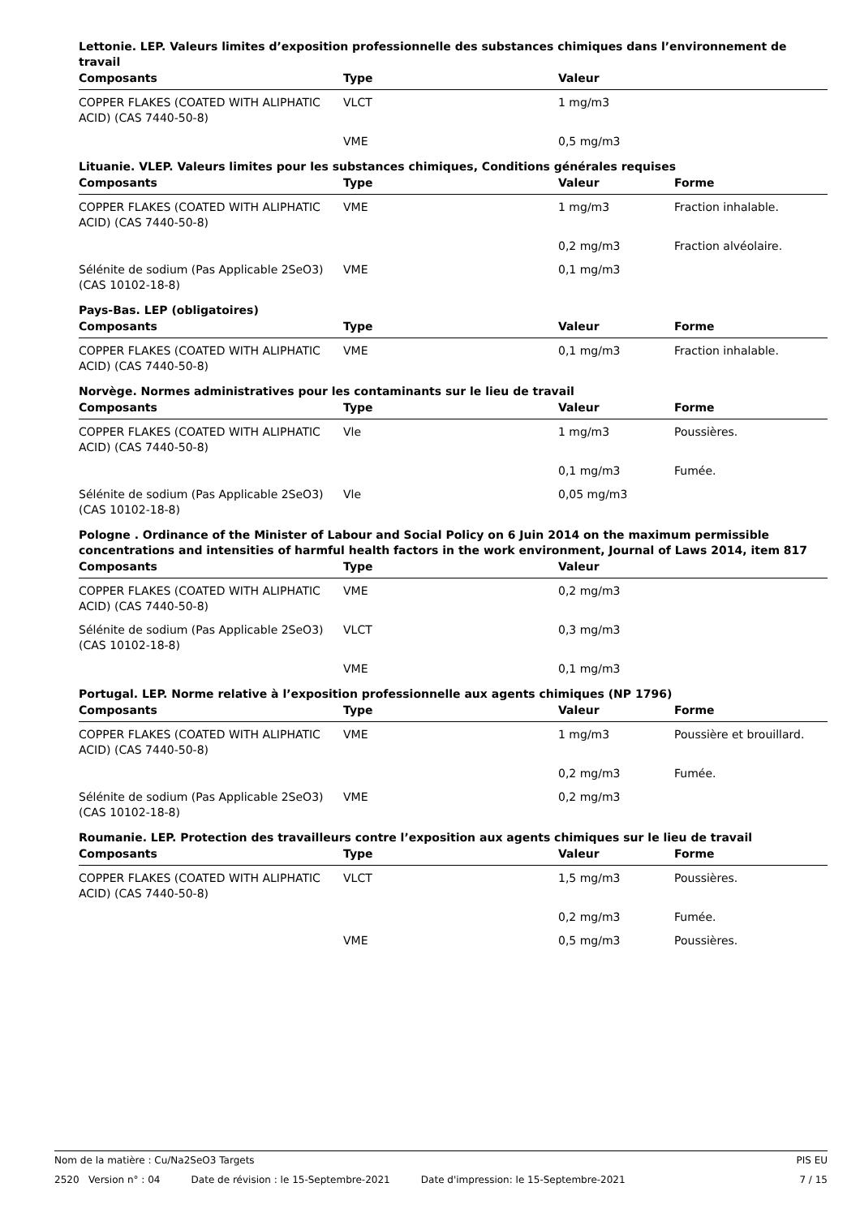Lettonie. LEP. Valeurs limites d’exposition professionnelle des substances chimiques dans l’environnement de travail
| Composants | Type | Valeur | |
| --- | --- | --- | --- |
| COPPER FLAKES (COATED WITH ALIPHATIC ACID) (CAS 7440-50-8) | VLCT | 1 mg/m3 | |
| | VME | 0,5 mg/m3 | |
Lituanie. VLEP. Valeurs limites pour les substances chimiques, Conditions générales requises
| Composants | Type | Valeur | Forme |
| --- | --- | --- | --- |
| COPPER FLAKES (COATED WITH ALIPHATIC ACID) (CAS 7440-50-8) | VME | 1 mg/m3 | Fraction inhalable. |
| | | 0,2 mg/m3 | Fraction alvéolaire. |
| Sélénite de sodium (Pas Applicable 2SeO3) (CAS 10102-18-8) | VME | 0,1 mg/m3 | |
Pays-Bas. LEP (obligatoires)
| Composants | Type | Valeur | Forme |
| --- | --- | --- | --- |
| COPPER FLAKES (COATED WITH ALIPHATIC ACID) (CAS 7440-50-8) | VME | 0,1 mg/m3 | Fraction inhalable. |
Norvège. Normes administratives pour les contaminants sur le lieu de travail
| Composants | Type | Valeur | Forme |
| --- | --- | --- | --- |
| COPPER FLAKES (COATED WITH ALIPHATIC ACID) (CAS 7440-50-8) | Vle | 1 mg/m3 | Poussières. |
| | | 0,1 mg/m3 | Fumée. |
| Sélénite de sodium (Pas Applicable 2SeO3) (CAS 10102-18-8) | Vle | 0,05 mg/m3 | |
Pologne . Ordinance of the Minister of Labour and Social Policy on 6 Juin 2014 on the maximum permissible concentrations and intensities of harmful health factors in the work environment, Journal of Laws 2014, item 817
| Composants | Type | Valeur | |
| --- | --- | --- | --- |
| COPPER FLAKES (COATED WITH ALIPHATIC ACID) (CAS 7440-50-8) | VME | 0,2 mg/m3 | |
| Sélénite de sodium (Pas Applicable 2SeO3) (CAS 10102-18-8) | VLCT | 0,3 mg/m3 | |
| | VME | 0,1 mg/m3 | |
Portugal. LEP. Norme relative à l’exposition professionnelle aux agents chimiques (NP 1796)
| Composants | Type | Valeur | Forme |
| --- | --- | --- | --- |
| COPPER FLAKES (COATED WITH ALIPHATIC ACID) (CAS 7440-50-8) | VME | 1 mg/m3 | Poussière et brouillard. |
| | | 0,2 mg/m3 | Fumée. |
| Sélénite de sodium (Pas Applicable 2SeO3) (CAS 10102-18-8) | VME | 0,2 mg/m3 | |
Roumanie. LEP. Protection des travailleurs contre l’exposition aux agents chimiques sur le lieu de travail
| Composants | Type | Valeur | Forme |
| --- | --- | --- | --- |
| COPPER FLAKES (COATED WITH ALIPHATIC ACID) (CAS 7440-50-8) | VLCT | 1,5 mg/m3 | Poussières. |
| | | 0,2 mg/m3 | Fumée. |
| | VME | 0,5 mg/m3 | Poussières. |
Nom de la matière : Cu/Na2SeO3 Targets PIS EU
2520 Version n° : 04 Date de révision : le 15-Septembre-2021 Date d'impression: le 15-Septembre-2021 7 / 15